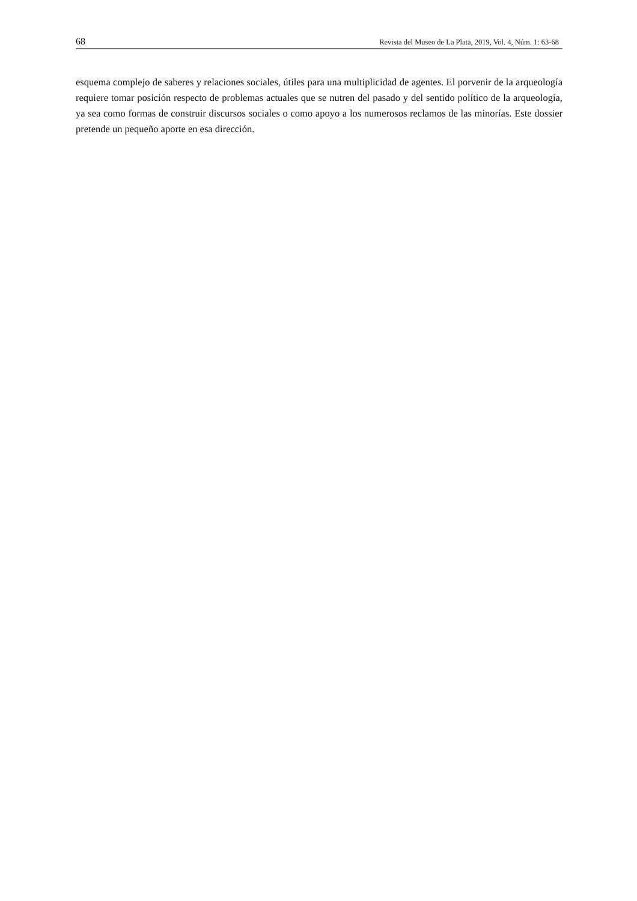68 Revista del Museo de La Plata, 2019, Vol. 4, Núm. 1: 63-68
esquema complejo de saberes y relaciones sociales, útiles para una multiplicidad de agentes. El porvenir de la arqueología requiere tomar posición respecto de problemas actuales que se nutren del pasado y del sentido político de la arqueología, ya sea como formas de construir discursos sociales o como apoyo a los numerosos reclamos de las minorías. Este dossier pretende un pequeño aporte en esa dirección.